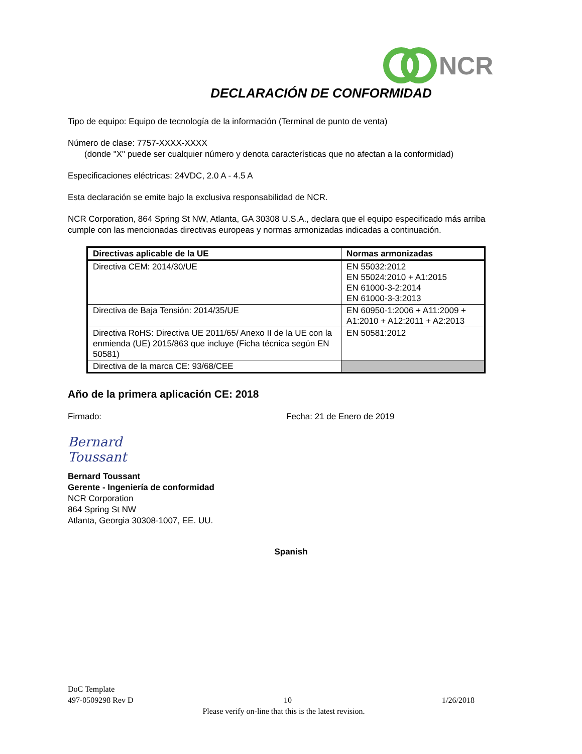NCR
DECLARACIÓN DE CONFORMIDAD
Tipo de equipo: Equipo de tecnología de la información (Terminal de punto de venta)
Número de clase: 7757-XXXX-XXXX
(donde "X" puede ser cualquier número y denota características que no afectan a la conformidad)
Especificaciones eléctricas: 24VDC, 2.0 A - 4.5 A
Esta declaración se emite bajo la exclusiva responsabilidad de NCR.
NCR Corporation, 864 Spring St NW, Atlanta, GA 30308 U.S.A., declara que el equipo especificado más arriba cumple con las mencionadas directivas europeas y normas armonizadas indicadas a continuación.
| Directivas aplicable de la UE | Normas armonizadas |
| --- | --- |
| Directiva CEM: 2014/30/UE | EN 55032:2012 EN 55024:2010 + A1:2015 EN 61000-3-2:2014 EN 61000-3-3:2013 |
| Directiva de Baja Tensión: 2014/35/UE | EN 60950-1:2006 + A11:2009 + A1:2010 + A12:2011 + A2:2013 |
| Directiva RoHS: Directiva UE 2011/65/ Anexo II de la UE con la enmienda (UE) 2015/863 que incluye (Ficha técnica según EN 50581) | EN 50581:2012 |
| Directiva de la marca CE: 93/68/CEE | |
Año de la primera aplicación CE: 2018
Firmado: Fecha: 21 de Enero de 2019
Bernard Toussant
Bernard Toussant
Gerente - Ingeniería de conformidad
NCR Corporation
864 Spring St NW
Atlanta, Georgia 30308-1007, EE. UU.
Spanish
DoC Template
497-0509298 Rev D 10 1/26/2018
Please verify on-line that this is the latest revision.